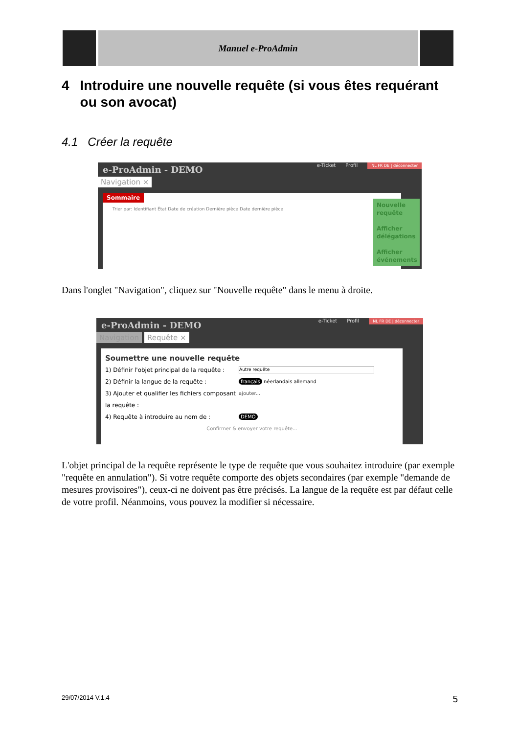Manuel e-ProAdmin
4 Introduire une nouvelle requête (si vous êtes requérant ou son avocat)
4.1 Créer la requête
e-ProAdmin - DEMO
Navigation ×
e-Ticket Profil NL FR DE | déconnecter
Sommaire
Trier par: Identifiant État Date de création Dernière pièce Date dernière pièce
Nouvelle requête
Afficher délégations
Afficher événements
Dans l'onglet "Navigation", cliquez sur "Nouvelle requête" dans le menu à droite.
e-ProAdmin - DEMO
Navigation Requête ×
e-Ticket Profil NL FR DE | déconnecter
Soumettre une nouvelle requête
1) Définir l'objet principal de la requête : Autre requête 2) Définir la langue de la requête : français néerlandais allemand 3) Ajouter et qualifier les fichiers composant la requête : ajouter... 4) Requête à introduire au nom de : DEMO
Confirmer & envoyer votre requête...
L'objet principal de la requête représente le type de requête que vous souhaitez introduire (par exemple "requête en annulation"). Si votre requête comporte des objets secondaires (par exemple "demande de mesures provisoires"), ceux-ci ne doivent pas être précisés. La langue de la requête est par défaut celle de votre profil. Néanmoins, vous pouvez la modifier si nécessaire.
29/07/2014 V.1.4 5